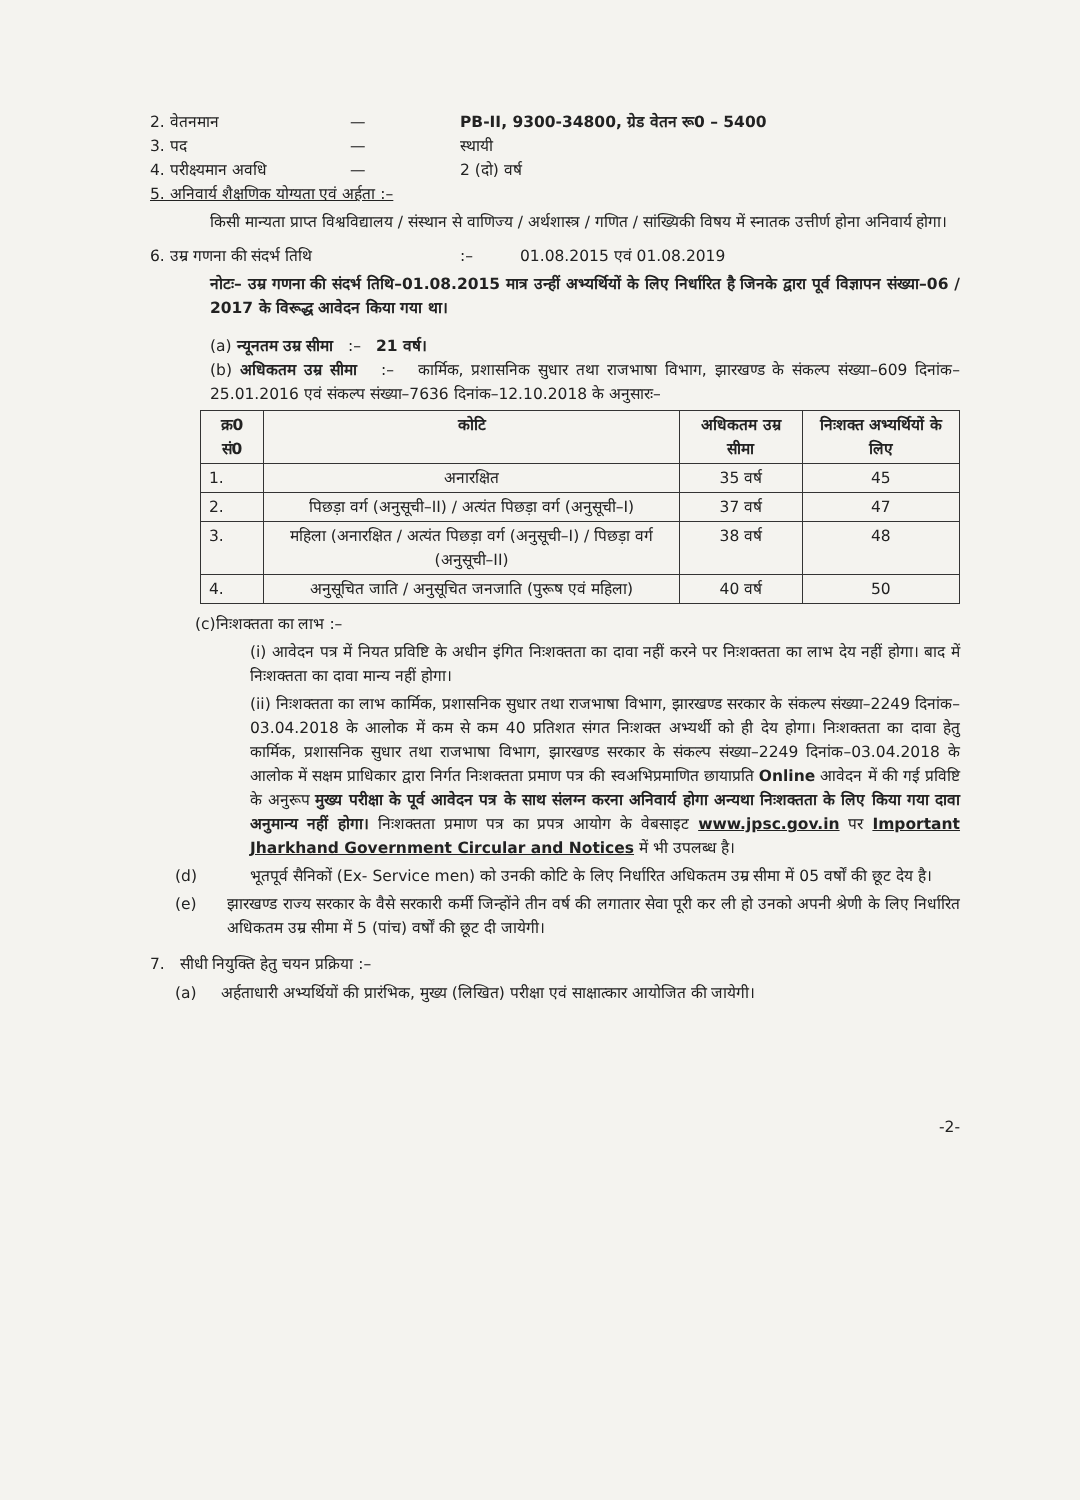2. वेतनमान — PB-II, 9300-34800, ग्रेड वेतन रू0 – 5400
3. पद — स्थायी
4. परीक्ष्यमान अवधि — 2 (दो) वर्ष
5. अनिवार्य शैक्षणिक योग्यता एवं अर्हता :–
किसी मान्यता प्राप्त विश्वविद्यालय / संस्थान से वाणिज्य / अर्थशास्त्र / गणित / सांख्यिकी विषय में स्नातक उत्तीर्ण होना अनिवार्य होगा।
6. उम्र गणना की संदर्भ तिथि:– 01.08.2015 एवं 01.08.2019
नोटः– उम्र गणना की संदर्भ तिथि–01.08.2015 मात्र उन्हीं अभ्यर्थियों के लिए निर्धारित है जिनके द्वारा पूर्व विज्ञापन संख्या–06 / 2017 के विरूद्ध आवेदन किया गया था।
(a) न्यूनतम उम्र सीमा :– 21 वर्ष।
(b) अधिकतम उम्र सीमा :– कार्मिक, प्रशासनिक सुधार तथा राजभाषा विभाग, झारखण्ड के संकल्प संख्या–609 दिनांक–25.01.2016 एवं संकल्प संख्या–7636 दिनांक–12.10.2018 के अनुसारः–
| क्र0 सं0 | कोटि | अधिकतम उम्र सीमा | निःशक्त अभ्यर्थियों के लिए |
| --- | --- | --- | --- |
| 1. | अनारक्षित | 35 वर्ष | 45 |
| 2. | पिछड़ा वर्ग (अनुसूची–II) / अत्यंत पिछड़ा वर्ग (अनुसूची–I) | 37 वर्ष | 47 |
| 3. | महिला (अनारक्षित / अत्यंत पिछड़ा वर्ग (अनुसूची–I) / पिछड़ा वर्ग (अनुसूची–II) | 38 वर्ष | 48 |
| 4. | अनुसूचित जाति / अनुसूचित जनजाति (पुरूष एवं महिला) | 40 वर्ष | 50 |
(c)निःशक्तता का लाभ :–
(i) आवेदन पत्र में नियत प्रविष्टि के अधीन इंगित निःशक्तता का दावा नहीं करने पर निःशक्तता का लाभ देय नहीं होगा। बाद में निःशक्तता का दावा मान्य नहीं होगा।
(ii) निःशक्तता का लाभ कार्मिक, प्रशासनिक सुधार तथा राजभाषा विभाग, झारखण्ड सरकार के संकल्प संख्या–2249 दिनांक–03.04.2018 के आलोक में कम से कम 40 प्रतिशत संगत निःशक्त अभ्यर्थी को ही देय होगा। निःशक्तता का दावा हेतु कार्मिक, प्रशासनिक सुधार तथा राजभाषा विभाग, झारखण्ड सरकार के संकल्प संख्या–2249 दिनांक–03.04.2018 के आलोक में सक्षम प्राधिकार द्वारा निर्गत निःशक्तता प्रमाण पत्र की स्वअभिप्रमाणित छायाप्रति Online आवेदन में की गई प्रविष्टि के अनुरूप मुख्य परीक्षा के पूर्व आवेदन पत्र के साथ संलग्न करना अनिवार्य होगा अन्यथा निःशक्तता के लिए किया गया दावा अनुमान्य नहीं होगा। निःशक्तता प्रमाण पत्र का प्रपत्र आयोग के वेबसाइट www.jpsc.gov.in पर Important Jharkhand Government Circular and Notices में भी उपलब्ध है।
(d) भूतपूर्व सैनिकों (Ex- Service men) को उनकी कोटि के लिए निर्धारित अधिकतम उम्र सीमा में 05 वर्षों की छूट देय है।
(e) झारखण्ड राज्य सरकार के वैसे सरकारी कर्मी जिन्होंने तीन वर्ष की लगातार सेवा पूरी कर ली हो उनको अपनी श्रेणी के लिए निर्धारित अधिकतम उम्र सीमा में 5 (पांच) वर्षों की छूट दी जायेगी।
7. सीधी नियुक्ति हेतु चयन प्रक्रिया :–
(a) अर्हताधारी अभ्यर्थियों की प्रारंभिक, मुख्य (लिखित) परीक्षा एवं साक्षात्कार आयोजित की जायेगी।
-2-